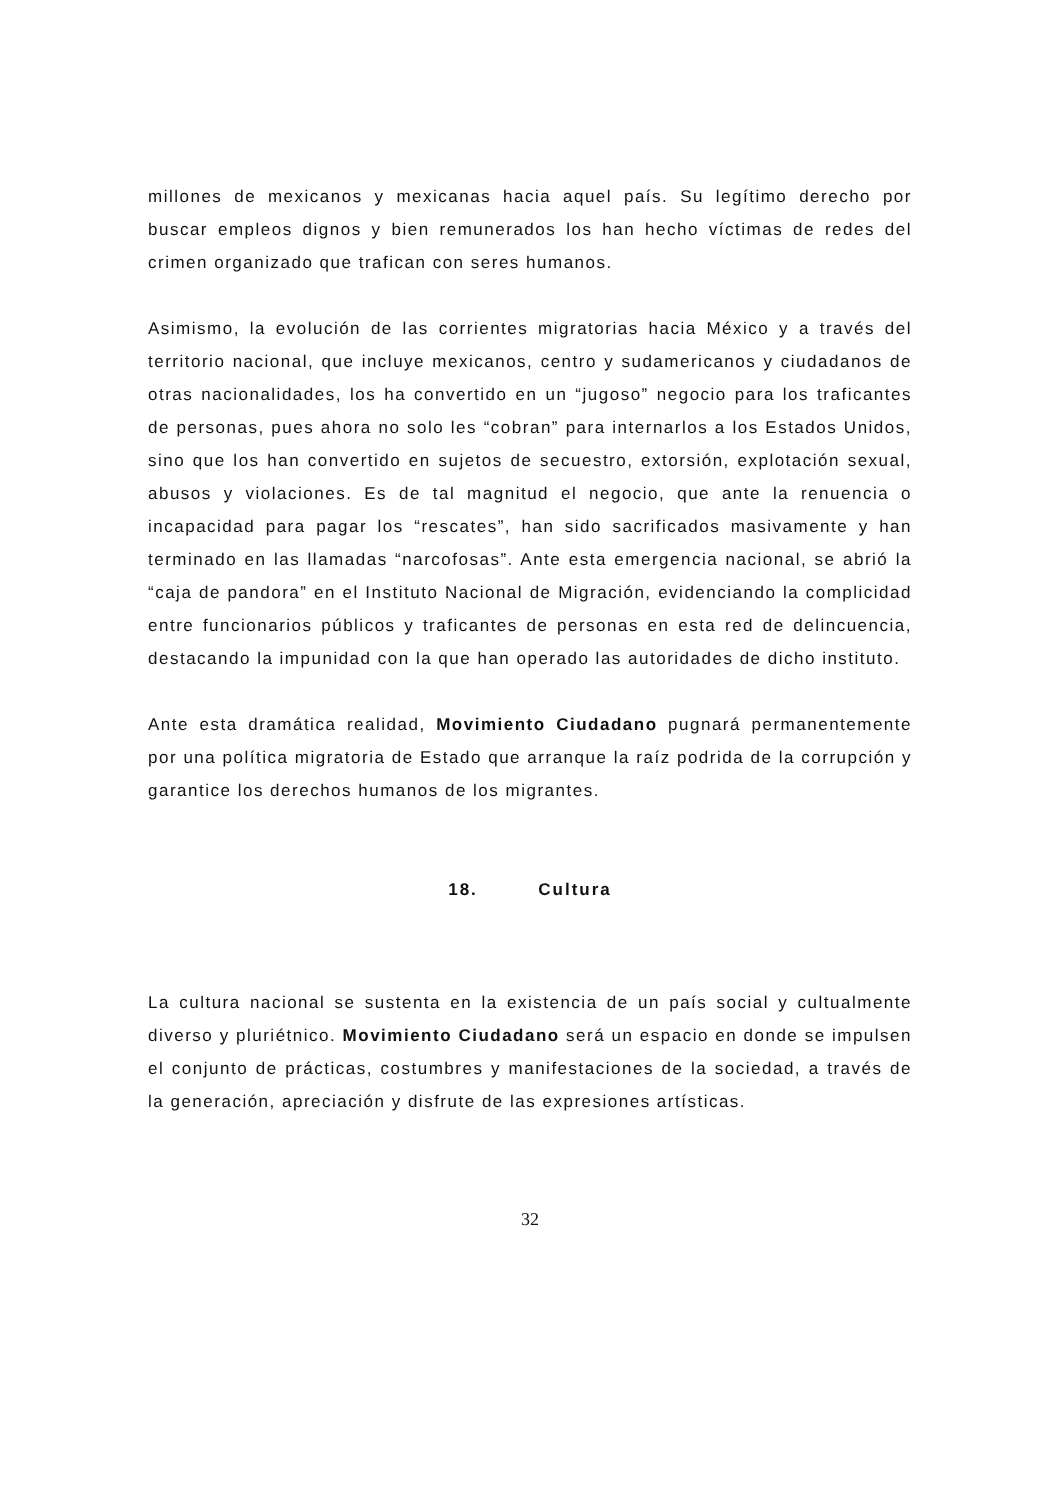millones de mexicanos y mexicanas hacia aquel país. Su legítimo derecho por buscar empleos dignos y bien remunerados los han hecho víctimas de redes del crimen organizado que trafican con seres humanos.
Asimismo, la evolución de las corrientes migratorias hacia México y a través del territorio nacional, que incluye mexicanos, centro y sudamericanos y ciudadanos de otras nacionalidades, los ha convertido en un “jugoso” negocio para los traficantes de personas, pues ahora no solo les “cobran” para internarlos a los Estados Unidos, sino que los han convertido en sujetos de secuestro, extorsión, explotación sexual, abusos y violaciones. Es de tal magnitud el negocio, que ante la renuencia o incapacidad para pagar los “rescates”, han sido sacrificados masivamente y han terminado en las llamadas “narcofosas”. Ante esta emergencia nacional, se abrió la “caja de pandora” en el Instituto Nacional de Migración, evidenciando la complicidad entre funcionarios públicos y traficantes de personas en esta red de delincuencia, destacando la impunidad con la que han operado las autoridades de dicho instituto.
Ante esta dramática realidad, Movimiento Ciudadano pugnará permanentemente por una política migratoria de Estado que arranque la raíz podrida de la corrupción y garantice los derechos humanos de los migrantes.
18. Cultura
La cultura nacional se sustenta en la existencia de un país social y cultualmente diverso y pluriétnico. Movimiento Ciudadano será un espacio en donde se impulsen el conjunto de prácticas, costumbres y manifestaciones de la sociedad, a través de la generación, apreciación y disfrute de las expresiones artísticas.
32